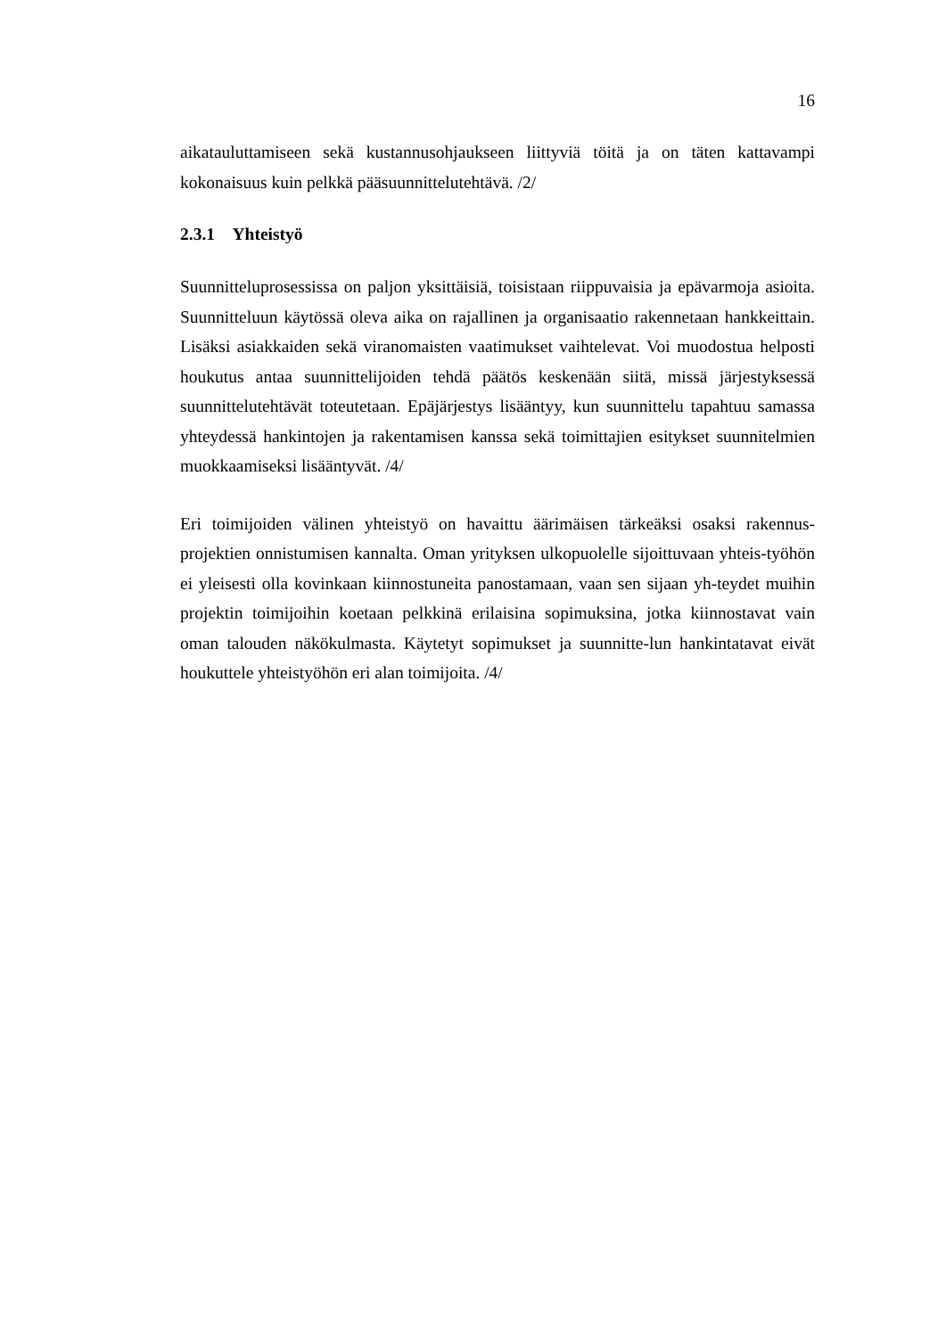16
aikatauluttamiseen sekä kustannusohjaukseen liittyviä töitä ja on täten kattavampi kokonaisuus kuin pelkkä pääsuunnittelutehtävä. /2/
2.3.1 Yhteistyö
Suunnitteluprosessissa on paljon yksittäisiä, toisistaan riippuvaisia ja epävarmoja asioita. Suunnitteluun käytössä oleva aika on rajallinen ja organisaatio rakennetaan hankkeittain. Lisäksi asiakkaiden sekä viranomaisten vaatimukset vaihtelevat. Voi muodostua helposti houkutus antaa suunnittelijoiden tehdä päätös keskenään siitä, missä järjestyksessä suunnittelutehtävät toteutetaan. Epäjärjestys lisääntyy, kun suunnittelu tapahtuu samassa yhteydessä hankintojen ja rakentamisen kanssa sekä toimittajien esitykset suunnitelmien muokkaamiseksi lisääntyvät. /4/
Eri toimijoiden välinen yhteistyö on havaittu äärimäisen tärkeäksi osaksi rakennus-projektien onnistumisen kannalta. Oman yrityksen ulkopuolelle sijoittuvaan yhteis-työhön ei yleisesti olla kovinkaan kiinnostuneita panostamaan, vaan sen sijaan yh-teydet muihin projektin toimijoihin koetaan pelkkinä erilaisina sopimuksina, jotka kiinnostavat vain oman talouden näkökulmasta. Käytetyt sopimukset ja suunnitte-lun hankintatavat eivät houkuttele yhteistyöhön eri alan toimijoita. /4/